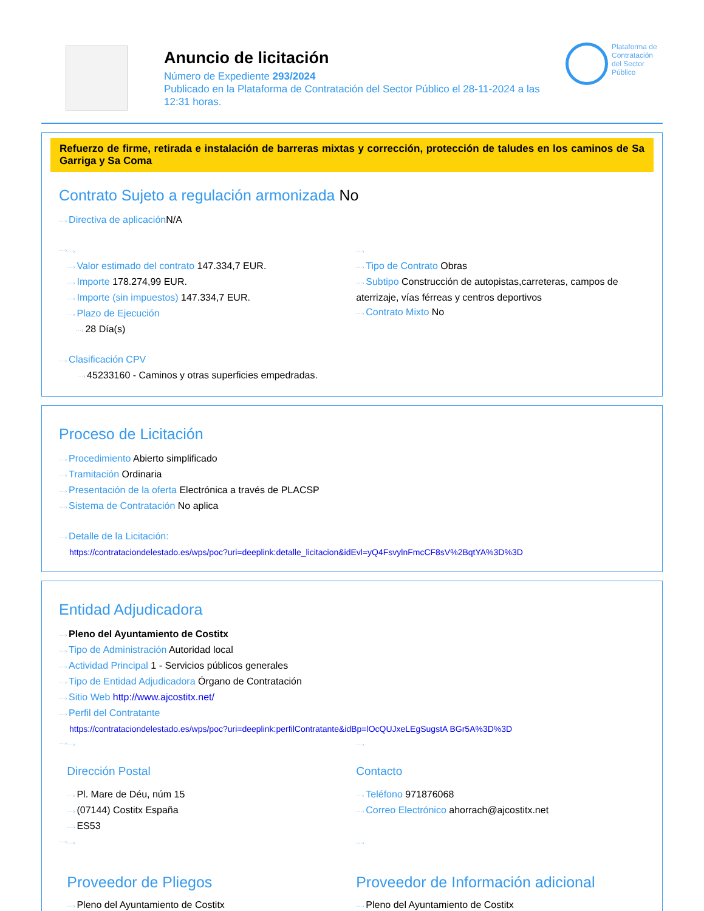Anuncio de licitación
Número de Expediente 293/2024
Publicado en la Plataforma de Contratación del Sector Público el 28-11-2024 a las 12:31 horas.
Plataforma de Contratación del Sector Público
Refuerzo de firme, retirada e instalación de barreras mixtas y corrección, protección de taludes en los caminos de Sa Garriga y Sa Coma
Contrato Sujeto a regulación armonizada No
Directiva de aplicación N/A
Valor estimado del contrato 147.334,7 EUR.
Importe 178.274,99 EUR.
Importe (sin impuestos) 147.334,7 EUR.
Plazo de Ejecución
28 Día(s)
Tipo de Contrato Obras
Subtipo Construcción de autopistas,carreteras, campos de aterrizaje, vías férreas y centros deportivos
Contrato Mixto No
Clasificación CPV
45233160 - Caminos y otras superficies empedradas.
Proceso de Licitación
Procedimiento Abierto simplificado
Tramitación Ordinaria
Presentación de la oferta Electrónica a través de PLACSP
Sistema de Contratación No aplica
Detalle de la Licitación:
https://contrataciondelestado.es/wps/poc?uri=deeplink:detalle_licitacion&idEvl=yQ4FsvylnFmcCF8sV%2BqtYA%3D%3D
Entidad Adjudicadora
Pleno del Ayuntamiento de Costitx
Tipo de Administración Autoridad local
Actividad Principal 1 - Servicios públicos generales
Tipo de Entidad Adjudicadora Órgano de Contratación
Sitio Web http://www.ajcostitx.net/
Perfil del Contratante
https://contrataciondelestado.es/wps/poc?uri=deeplink:perfilContratante&idBp=lOcQUJxeLEgSugstA BGr5A%3D%3D
Dirección Postal
Pl. Mare de Déu, núm 15
(07144) Costitx España
ES53
Contacto
Teléfono 971876068
Correo Electrónico ahorrach@ajcostitx.net
Proveedor de Pliegos
Pleno del Ayuntamiento de Costitx
Proveedor de Información adicional
Pleno del Ayuntamiento de Costitx